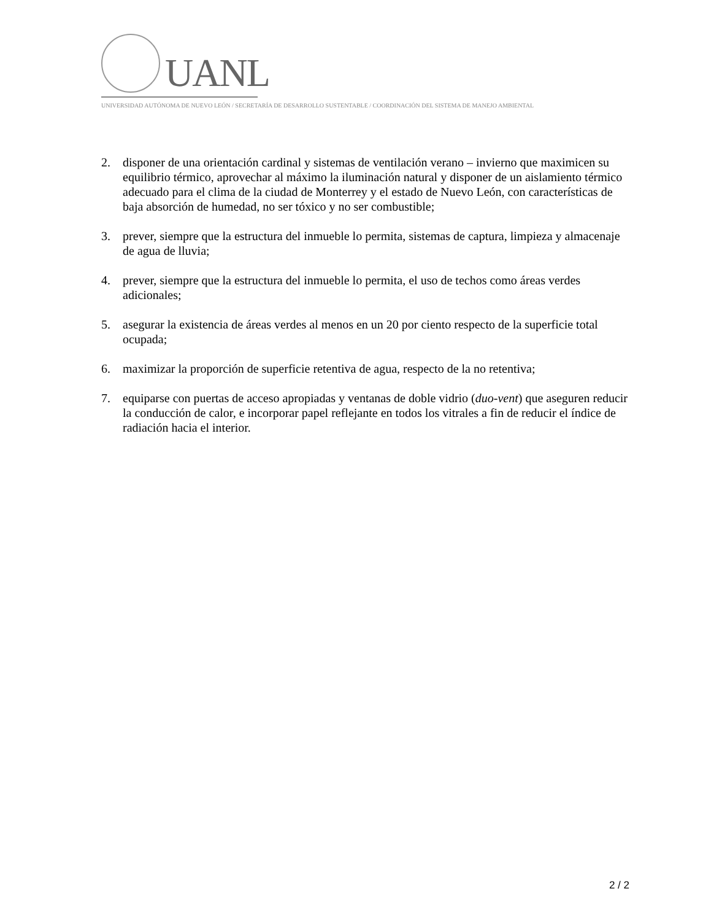UANL
UNIVERSIDAD AUTÓNOMA DE NUEVO LEÓN / SECRETARÍA DE DESARROLLO SUSTENTABLE / COORDINACIÓN DEL SISTEMA DE MANEJO AMBIENTAL
2. disponer de una orientación cardinal y sistemas de ventilación verano – invierno que maximicen su equilibrio térmico, aprovechar al máximo la iluminación natural y disponer de un aislamiento térmico adecuado para el clima de la ciudad de Monterrey y el estado de Nuevo León, con características de baja absorción de humedad, no ser tóxico y no ser combustible;
3. prever, siempre que la estructura del inmueble lo permita, sistemas de captura, limpieza y almacenaje de agua de lluvia;
4. prever, siempre que la estructura del inmueble lo permita, el uso de techos como áreas verdes adicionales;
5. asegurar la existencia de áreas verdes al menos en un 20 por ciento respecto de la superficie total ocupada;
6. maximizar la proporción de superficie retentiva de agua, respecto de la no retentiva;
7. equiparse con puertas de acceso apropiadas y ventanas de doble vidrio (duo-vent) que aseguren reducir la conducción de calor, e incorporar papel reflejante en todos los vitrales a fin de reducir el índice de radiación hacia el interior.
2 / 2